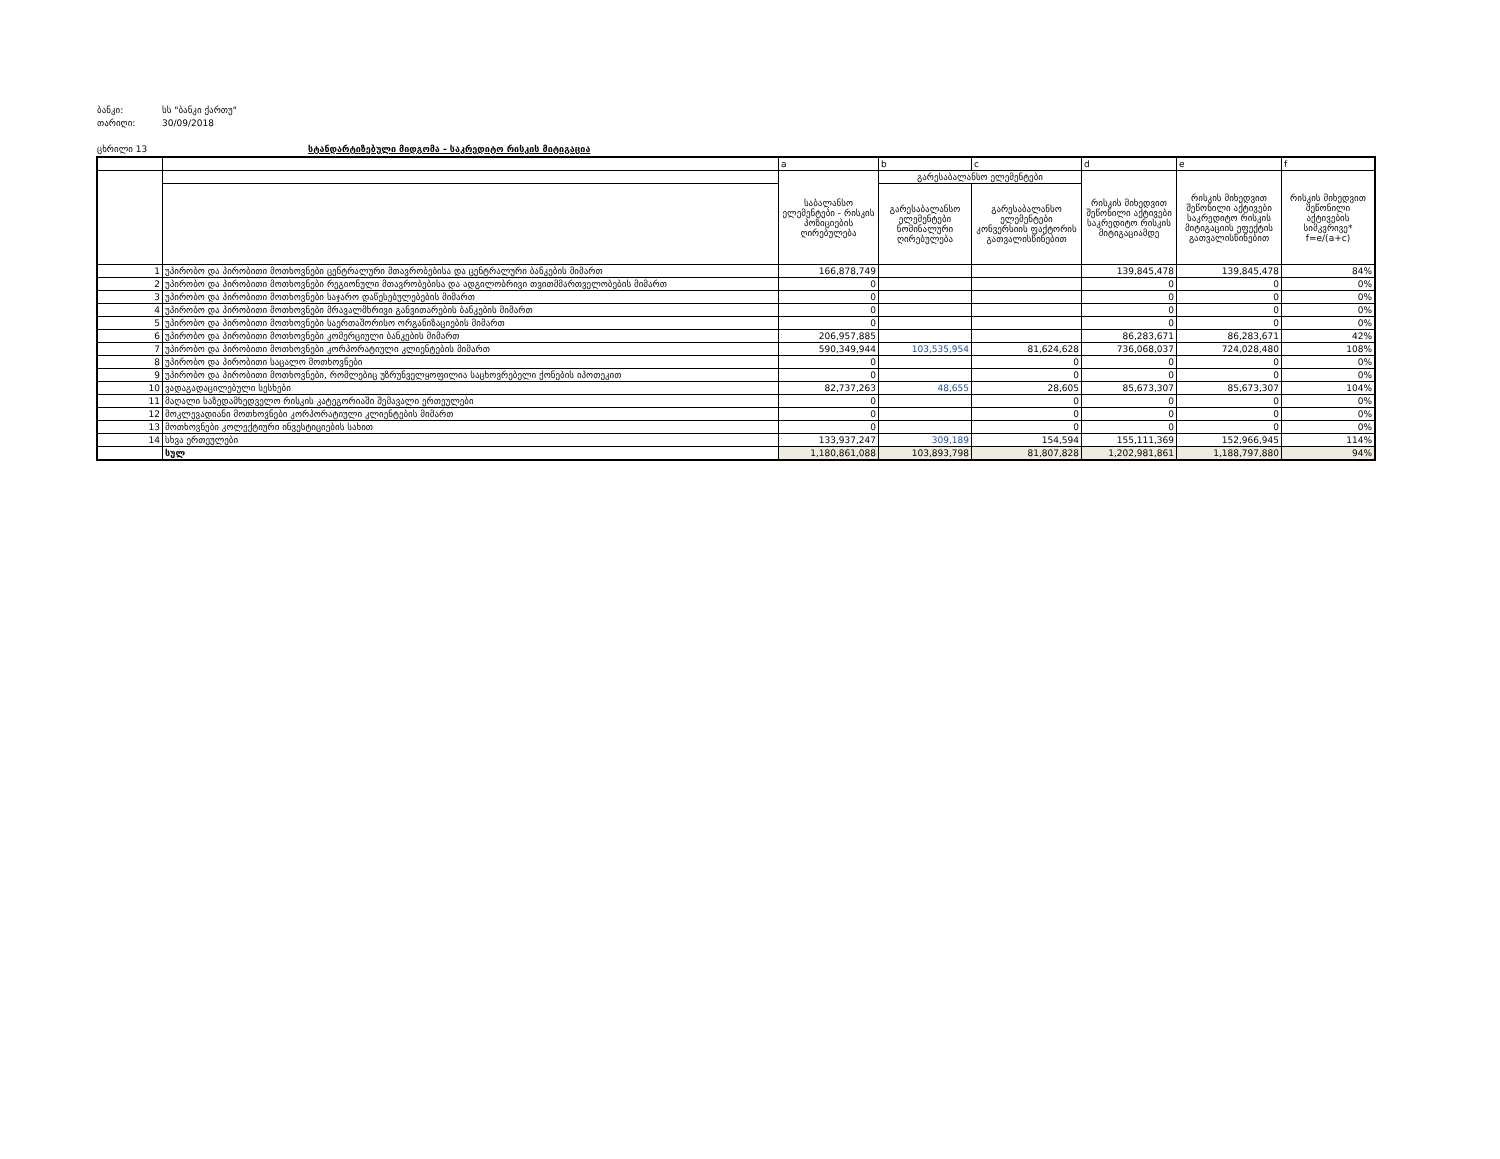ბანკი: სს "ბანკი ქართუ"
თარიღი: 30/09/2018
ცხრილი 13 სტანდარტიზებული მიდგომა - საკრედიტო რისკის მიტიგაცია
| | | a | b | c | d | e | f |
| | | საბალანსო ელემენტები - რისკის პოზიციების ღირებულება | გარესაბალანსო ელემენტები | | რისკის მიხედვით შეწონილი აქტივები საკრედიტო რისკის მიტიგაციამდე | რისკის მიხედვით შეწონილი აქტივები საკრედიტო რისკის მიტიგაციის ეფექტის გათვალისწინებით | რისკის მიხედვით შეწონილი აქტივების სიმკვრივე* f=e/(a+c) |
| | | | გარესაბალანსო ელემენტები ნომინალური ღირებულება | გარესაბალანსო ელემენტები კონვერსიის ფაქტორის გათვალისწინებით | | | |
| 1 | უპირობო და პირობითი მოთხოვნები ცენტრალური მთავრობებისა და ცენტრალური ბანკების მიმართ | 166,878,749 | | | 139,845,478 | 139,845,478 | 84% |
| 2 | უპირობო და პირობითი მოთხოვნები რეგიონული მთავრობებისა და ადგილობრივი თვითმმართველობების მიმართ | 0 | | | 0 | 0 | 0% |
| 3 | უპირობო და პირობითი მოთხოვნები საჯარო დაწესებულებების მიმართ | 0 | | | 0 | 0 | 0% |
| 4 | უპირობო და პირობითი მოთხოვნები მრავალმხრივი განვითარების ბანკების მიმართ | 0 | | | 0 | 0 | 0% |
| 5 | უპირობო და პირობითი მოთხოვნები საერთაშორისო ორგანიზაციების მიმართ | 0 | | | 0 | 0 | 0% |
| 6 | უპირობო და პირობითი მოთხოვნები კომერციული ბანკების მიმართ | 206,957,885 | | | 86,283,671 | 86,283,671 | 42% |
| 7 | უპირობო და პირობითი მოთხოვნები კორპორატიული კლიენტების მიმართ | 590,349,944 | 103,535,954 | 81,624,628 | 736,068,037 | 724,028,480 | 108% |
| 8 | უპირობო და პირობითი საცალო მოთხოვნები | 0 | | 0 | 0 | 0 | 0% |
| 9 | უპირობო და პირობითი მოთხოვნები, რომლებიც უზრუნველყოფილია საცხოვრებელი ქონების იპოთეკით | 0 | | 0 | 0 | 0 | 0% |
| 10 | ვადაგადაცილებული სესხები | 82,737,263 | 48,655 | 28,605 | 85,673,307 | 85,673,307 | 104% |
| 11 | მაღალი საზედამხედველო რისკის კატეგორიაში შემავალი ერთეულები | 0 | | 0 | 0 | 0 | 0% |
| 12 | მოკლევადიანი მოთხოვნები კორპორატიული კლიენტების მიმართ | 0 | | 0 | 0 | 0 | 0% |
| 13 | მოთხოვნები კოლექტიური ინვესტიციების სახით | 0 | | 0 | 0 | 0 | 0% |
| 14 | სხვა ერთეულები | 133,937,247 | 309,189 | 154,594 | 155,111,369 | 152,966,945 | 114% |
| | სულ | 1,180,861,088 | 103,893,798 | 81,807,828 | 1,202,981,861 | 1,188,797,880 | 94% |